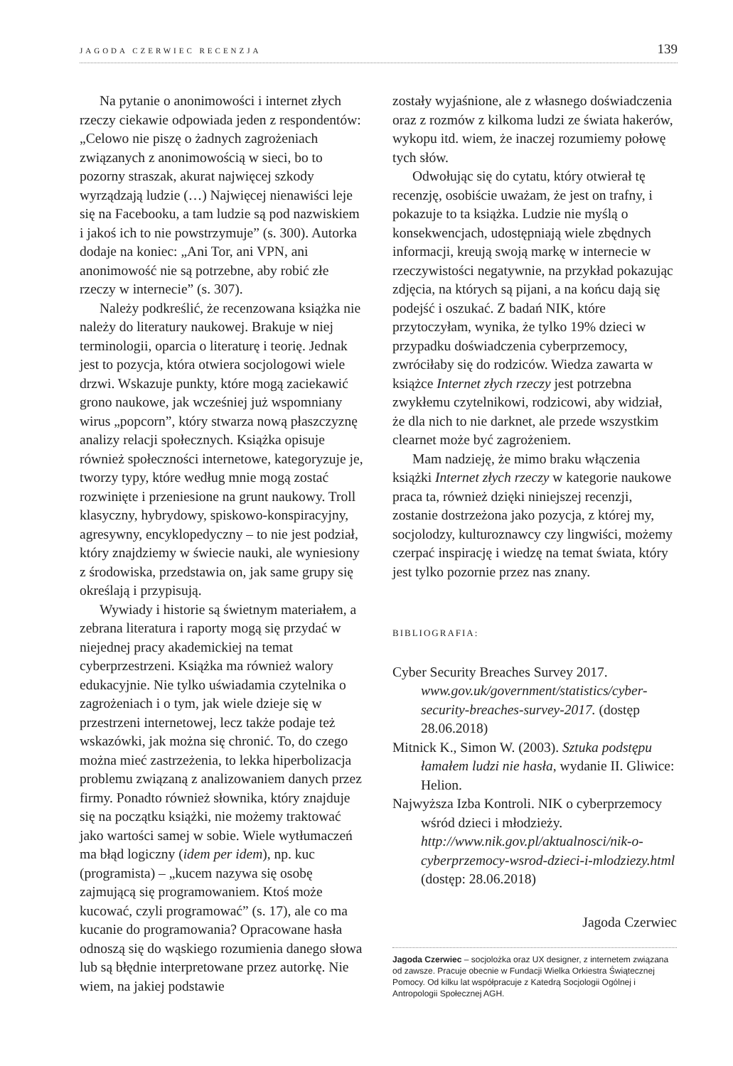JAGODA CZERWIEC RECENZJA 139
Na pytanie o anonimowości i internet złych rzeczy ciekawie odpowiada jeden z respondentów: „Celowo nie piszę o żadnych zagrożeniach związanych z anonimowością w sieci, bo to pozorny straszak, akurat najwięcej szkody wyrządzają ludzie (…) Najwięcej nienawiści leje się na Facebooku, a tam ludzie są pod nazwiskiem i jakoś ich to nie powstrzymuje” (s. 300). Autorka dodaje na koniec: „Ani Tor, ani VPN, ani anonimowość nie są potrzebne, aby robić złe rzeczy w internecie” (s. 307).
Należy podkreślić, że recenzowana książka nie należy do literatury naukowej. Brakuje w niej terminologii, oparcia o literaturę i teorię. Jednak jest to pozycja, która otwiera socjologowi wiele drzwi. Wskazuje punkty, które mogą zaciekawić grono naukowe, jak wcześniej już wspomniany wirus „popcorn”, który stwarza nową płaszczyznę analizy relacji społecznych. Książka opisuje również społeczności internetowe, kategoryzuje je, tworzy typy, które według mnie mogą zostać rozwinięte i przeniesione na grunt naukowy. Troll klasyczny, hybrydowy, spiskowo-konspiracyjny, agresywny, encyklopedyczny – to nie jest podział, który znajdziemy w świecie nauki, ale wyniesiony z środowiska, przedstawia on, jak same grupy się określają i przypisują.
Wywiady i historie są świetnym materiałem, a zebrana literatura i raporty mogą się przydać w niejednej pracy akademickiej na temat cyberprzestrzeni. Książka ma również walory edukacyjnie. Nie tylko uświadamia czytelnika o zagrożeniach i o tym, jak wiele dzieje się w przestrzeni internetowej, lecz także podaje też wskazówki, jak można się chronić. To, do czego można mieć zastrzeżenia, to lekka hiperbolizacja problemu związaną z analizowaniem danych przez firmy. Ponadto również słownika, który znajduje się na początku książki, nie możemy traktować jako wartości samej w sobie. Wiele wytłumaczeń ma błąd logiczny (idem per idem), np. kuc (programista) – „kucem nazywa się osobę zajmującą się programowaniem. Ktoś może kucować, czyli programować” (s. 17), ale co ma kucanie do programowania? Opracowane hasła odnoszą się do wąskiego rozumienia danego słowa lub są błędnie interpretowane przez autorkę. Nie wiem, na jakiej podstawie
zostały wyjaśnione, ale z własnego doświadczenia oraz z rozmów z kilkoma ludzi ze świata hakerów, wykopu itd. wiem, że inaczej rozumiemy połowę tych słów.
Odwołując się do cytatu, który otwierał tę recenzję, osobiście uważam, że jest on trafny, i pokazuje to ta książka. Ludzie nie myślą o konsekwencjach, udostępniają wiele zbędnych informacji, kreują swoją markę w internecie w rzeczywistości negatywnie, na przykład pokazując zdjęcia, na których są pijani, a na końcu dają się podejść i oszukać. Z badań NIK, które przytoczyłam, wynika, że tylko 19% dzieci w przypadku doświadczenia cyberprzemocy, zwróciłaby się do rodziców. Wiedza zawarta w książce Internet złych rzeczy jest potrzebna zwykłemu czytelnikowi, rodzicowi, aby widział, że dla nich to nie darknet, ale przede wszystkim clearnet może być zagrożeniem.
Mam nadzieję, że mimo braku włączenia książki Internet złych rzeczy w kategorie naukowe praca ta, również dzięki niniejszej recenzji, zostanie dostrzeżona jako pozycja, z której my, socjolodzy, kulturoznawcy czy lingwiści, możemy czerpać inspirację i wiedzę na temat świata, który jest tylko pozornie przez nas znany.
BIBLIOGRAFIA:
Cyber Security Breaches Survey 2017. www.gov.uk/government/statistics/cyber-security-breaches-survey-2017. (dostęp 28.06.2018)
Mitnick K., Simon W. (2003). Sztuka podstępu łamałem ludzi nie hasła, wydanie II. Gliwice: Helion.
Najwyższa Izba Kontroli. NIK o cyberprzemocy wśród dzieci i młodzieży. http://www.nik.gov.pl/aktualnosci/nik-o-cyberprzemocy-wsrod-dzieci-i-mlodziezy.html (dostęp: 28.06.2018)
Jagoda Czerwiec
Jagoda Czerwiec – socjolożka oraz UX designer, z internetem związana od zawsze. Pracuje obecnie w Fundacji Wielka Orkiestra Świątecznej Pomocy. Od kilku lat współpracuje z Katedrą Socjologii Ogólnej i Antropologii Społecznej AGH.